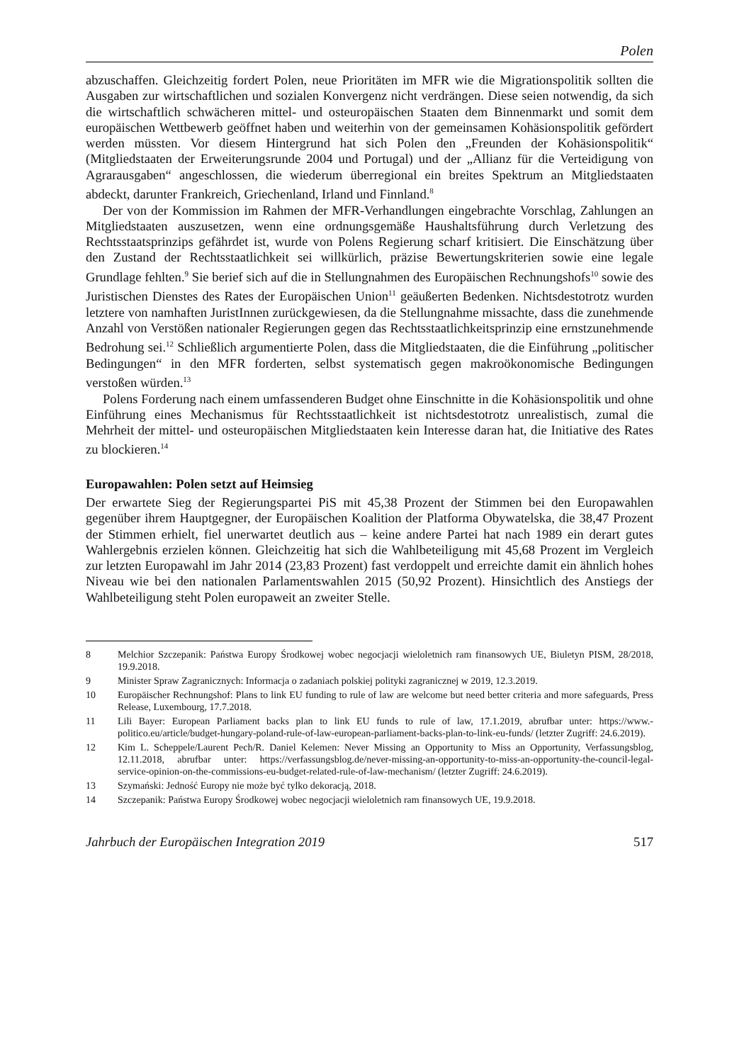Polen
abzuschaffen. Gleichzeitig fordert Polen, neue Prioritäten im MFR wie die Migrations­politik sollten die Ausgaben zur wirtschaftlichen und sozialen Konvergenz nicht verdrän­gen. Diese seien notwendig, da sich die wirtschaftlich schwächeren mittel- und osteuropäi­schen Staaten dem Binnenmarkt und somit dem europäischen Wettbewerb geöffnet haben und weiterhin von der gemeinsamen Kohäsionspolitik gefördert werden müssten. Vor diesem Hintergrund hat sich Polen den „Freunden der Kohäsionspolitik“ (Mitgliedstaaten der Erweiterungsrunde 2004 und Portugal) und der „Allianz für die Verteidigung von Agrarausgaben“ angeschlossen, die wiederum überregional ein breites Spektrum an Mitgliedstaaten abdeckt, darunter Frankreich, Griechenland, Irland und Finnland.<sup>8</sup>
Der von der Kommission im Rahmen der MFR-Verhandlungen eingebrachte Vorschlag, Zahlungen an Mitgliedstaaten auszusetzen, wenn eine ordnungsgemäße Haushaltsführung durch Verletzung des Rechtsstaatsprinzips gefährdet ist, wurde von Polens Regierung scharf kritisiert. Die Einschätzung über den Zustand der Rechtsstaatlichkeit sei willkürlich, präzise Bewertungskriterien sowie eine legale Grundlage fehlten.<sup>9</sup> Sie berief sich auf die in Stellungnahmen des Europäischen Rechnungshofs<sup>10</sup> sowie des Juristischen Dienstes des Rates der Europäischen Union<sup>11</sup> geäußerten Bedenken. Nichtsdestotrotz wurden letztere von namhaften JuristInnen zurückgewiesen, da die Stellungnahme missachte, dass die zunehmende Anzahl von Verstößen nationaler Regierungen gegen das Rechtsstaatlichkeits­prinzip eine ernstzunehmende Bedrohung sei.<sup>12</sup> Schließlich argumentierte Polen, dass die Mitgliedstaaten, die die Einführung „politischer Bedingungen“ in den MFR forderten, selbst systematisch gegen makroökonomische Bedingungen verstoßen würden.<sup>13</sup>
Polens Forderung nach einem umfassenderen Budget ohne Einschnitte in die Kohäsi­onspolitik und ohne Einführung eines Mechanismus für Rechtsstaatlichkeit ist nichtsdesto­trotz unrealistisch, zumal die Mehrheit der mittel- und osteuropäischen Mitgliedstaaten kein Interesse daran hat, die Initiative des Rates zu blockieren.<sup>14</sup>
Europawahlen: Polen setzt auf Heimsieg
Der erwartete Sieg der Regierungspartei PiS mit 45,38 Prozent der Stimmen bei den Euro­pawahlen gegenüber ihrem Hauptgegner, der Europäischen Koalition der Platforma Obywatelska, die 38,47 Prozent der Stimmen erhielt, fiel unerwartet deutlich aus – keine andere Partei hat nach 1989 ein derart gutes Wahlergebnis erzielen können. Gleichzeitig hat sich die Wahlbeteiligung mit 45,68 Prozent im Vergleich zur letzten Europawahl im Jahr 2014 (23,83 Prozent) fast verdoppelt und erreichte damit ein ähnlich hohes Niveau wie bei den nationalen Parlamentswahlen 2015 (50,92 Prozent). Hinsichtlich des Anstiegs der Wahlbeteiligung steht Polen europaweit an zweiter Stelle.
8 Melchior Szczepanik: Państwa Europy Środkowej wobec negocjacji wieloletnich ram finansowych UE, Biuletyn PISM, 28/2018, 19.9.2018.
9 Minister Spraw Zagranicznych: Informacja o zadaniach polskiej polityki zagranicznej w 2019, 12.3.2019.
10 Europäischer Rechnungshof: Plans to link EU funding to rule of law are welcome but need better criteria and more safeguards, Press Release, Luxembourg, 17.7.2018.
11 Lili Bayer: European Parliament backs plan to link EU funds to rule of law, 17.1.2019, abrufbar unter: https://www.-politico.eu/article/budget-hungary-poland-rule-of-law-european-parliament-backs-plan-to-link-eu-funds/ (letzter Zugriff: 24.6.2019).
12 Kim L. Scheppele/Laurent Pech/R. Daniel Kelemen: Never Missing an Opportunity to Miss an Opportunity, Verfas­sungsblog, 12.11.2018, abrufbar unter: https://verfassungsblog.de/never-missing-an-opportunity-to-miss-an-opportunity-the-council-legal-service-opinion-on-the-commissions-eu-budget-related-rule-of-law-mechanism/ (letzter Zugriff: 24.6.2019).
13 Szymański: Jedność Europy nie może być tylko dekoracją, 2018.
14 Szczepanik: Państwa Europy Środkowej wobec negocjacji wieloletnich ram finansowych UE, 19.9.2018.
Jahrbuch der Europäischen Integration 2019 517